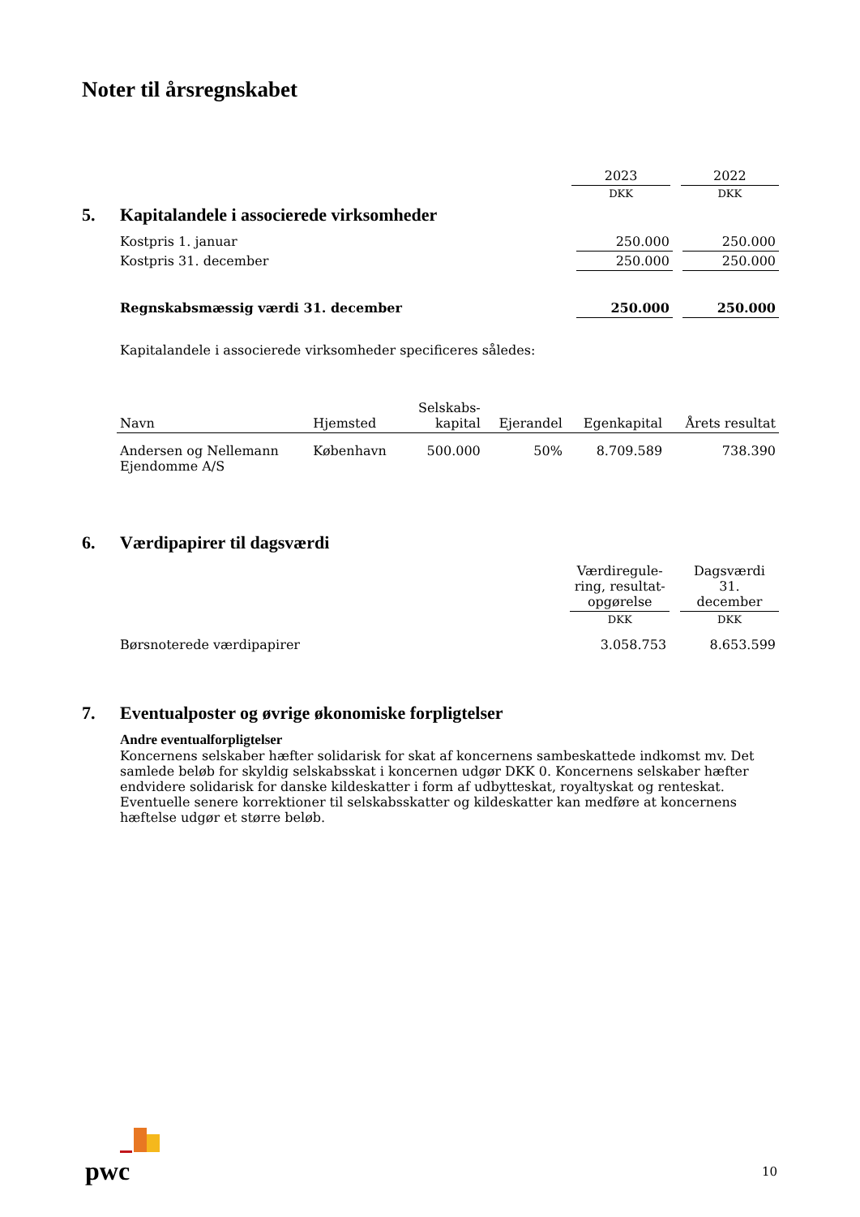Noter til årsregnskabet
| | 2023 | | 2022 |
| | DKK | | DKK |
5. Kapitalandele i associerede virksomheder
| Kostpris 1. januar | 250.000 | | 250.000 |
| Kostpris 31. december | 250.000 | | 250.000 |
| Regnskabsmæssig værdi 31. december | 250.000 | | 250.000 |
Kapitalandele i associerede virksomheder specificeres således:
| Navn | Hjemsted | Selskabs- kapital | Ejerandel | Egenkapital | Årets resultat |
| --- | --- | --- | --- | --- | --- |
| Andersen og Nellemann Ejendomme A/S | København | 500.000 | 50% | 8.709.589 | 738.390 |
6. Værdipapirer til dagsværdi
| | Værdiregule- ring, resultat- opgørelse | | Dagsværdi 31. december |
| | DKK | | DKK |
| Børsnoterede værdipapirer | 3.058.753 | | 8.653.599 |
7. Eventualposter og øvrige økonomiske forpligtelser
Andre eventualforpligtelser
Koncernens selskaber hæfter solidarisk for skat af koncernens sambeskattede indkomst mv. Det samlede beløb for skyldig selskabsskat i koncernen udgør DKK 0. Koncernens selskaber hæfter endvidere solidarisk for danske kildeskatter i form af udbytteskat, royaltyskat og renteskat. Eventuelle senere korrektioner til selskabsskatter og kildeskatter kan medføre at koncernens hæftelse udgør et større beløb.
pwc 10